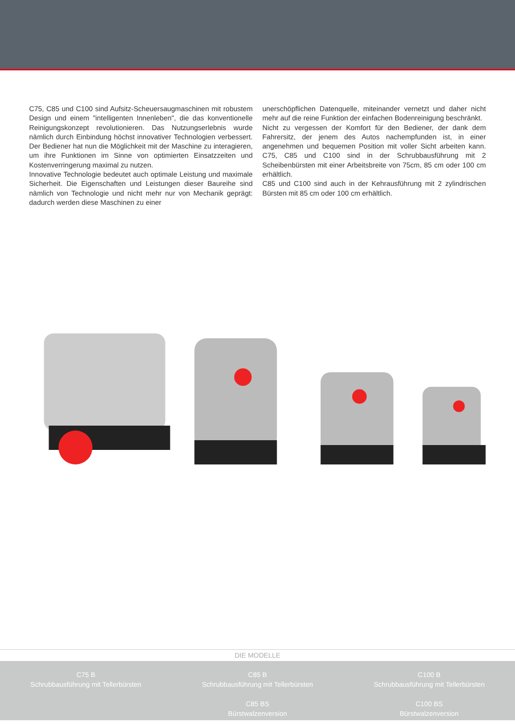C75, C85 und C100 sind Aufsitz-Scheuersaugmaschinen mit robustem Design und einem "intelligenten Innenleben", die das konventionelle Reinigungskonzept revolutionieren. Das Nutzungserlebnis wurde nämlich durch Einbindung höchst innovativer Technologien verbessert. Der Bediener hat nun die Möglichkeit mit der Maschine zu interagieren, um ihre Funktionen im Sinne von optimierten Einsatzzeiten und Kostenverringerung maximal zu nutzen.
Innovative Technologie bedeutet auch optimale Leistung und maximale Sicherheit. Die Eigenschaften und Leistungen dieser Baureihe sind nämlich von Technologie und nicht mehr nur von Mechanik geprägt: dadurch werden diese Maschinen zu einer
unerschöpflichen Datenquelle, miteinander vernetzt und daher nicht mehr auf die reine Funktion der einfachen Bodenreinigung beschränkt.
Nicht zu vergessen der Komfort für den Bediener, der dank dem Fahrersitz, der jenem des Autos nachempfunden ist, in einer angenehmen und bequemen Position mit voller Sicht arbeiten kann. C75, C85 und C100 sind in der Schrubbausführung mit 2 Scheibenbürsten mit einer Arbeitsbreite von 75cm, 85 cm oder 100 cm erhältlich.
C85 und C100 sind auch in der Kehrausführung mit 2 zylindrischen Bürsten mit 85 cm oder 100 cm erhältlich.
DIE MODELLE
C75 B
Schrubbausführung mit Tellerbürsten
C85 B
Schrubbausführung mit Tellerbürsten
C85 BS
Bürstwalzenversion
C100 B
Schrubbausführung mit Tellerbürsten
C100 BS
Bürstwalzenversion